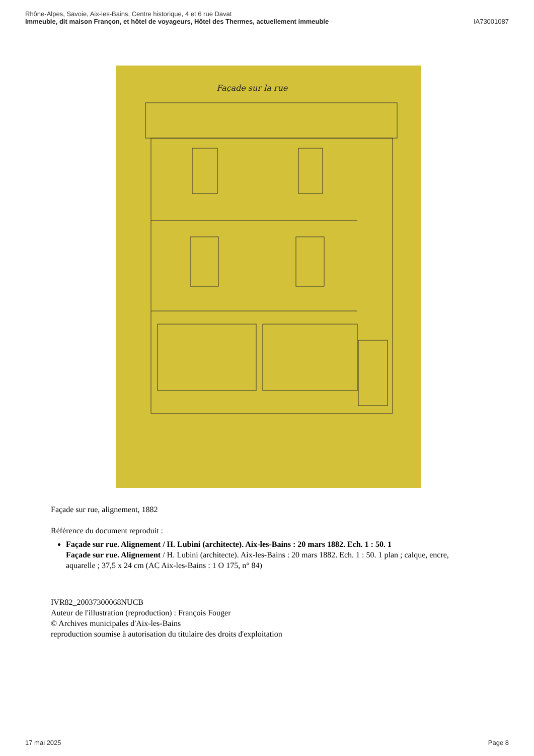Rhône-Alpes, Savoie, Aix-les-Bains, Centre historique, 4 et 6 rue Davat
Immeuble, dit maison Françon, et hôtel de voyageurs, Hôtel des Thermes, actuellement immeuble
IA73001087
Façade sur la rue
Façade sur rue, alignement, 1882
Référence du document reproduit :
Façade sur rue. Alignement / H. Lubini (architecte). Aix-les-Bains : 20 mars 1882. Ech. 1 : 50. 1
Façade sur rue. Alignement / H. Lubini (architecte). Aix-les-Bains : 20 mars 1882. Ech. 1 : 50. 1 plan ; calque, encre, aquarelle ; 37,5 x 24 cm (AC Aix-les-Bains : 1 O 175, n° 84)
IVR82_20037300068NUCB
Auteur de l'illustration (reproduction) : François Fouger
© Archives municipales d'Aix-les-Bains
reproduction soumise à autorisation du titulaire des droits d'exploitation
17 mai 2025 Page 8